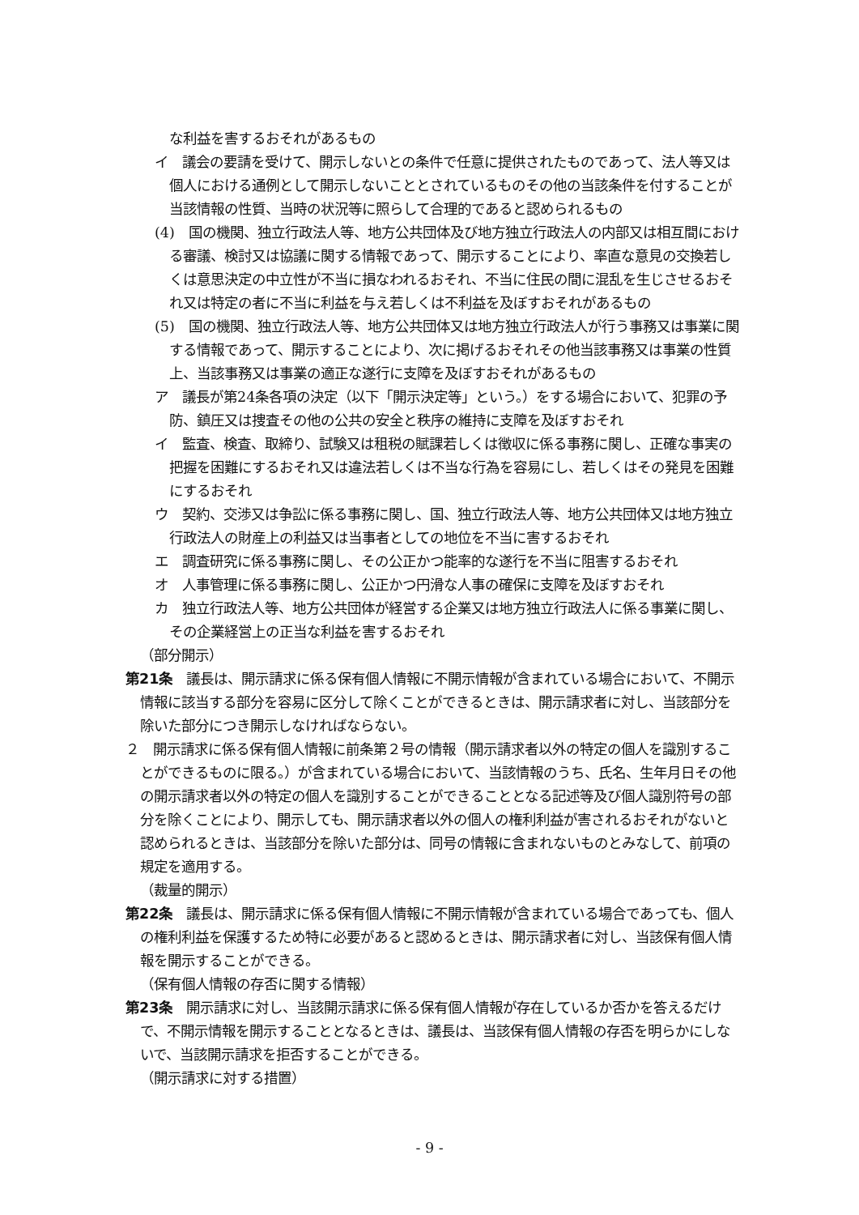な利益を害するおそれがあるもの
イ　議会の要請を受けて、開示しないとの条件で任意に提供されたものであって、法人等又は個人における通例として開示しないこととされているものその他の当該条件を付することが当該情報の性質、当時の状況等に照らして合理的であると認められるもの
(4)　国の機関、独立行政法人等、地方公共団体及び地方独立行政法人の内部又は相互間における審議、検討又は協議に関する情報であって、開示することにより、率直な意見の交換若しくは意思決定の中立性が不当に損なわれるおそれ、不当に住民の間に混乱を生じさせるおそれ又は特定の者に不当に利益を与え若しくは不利益を及ぼすおそれがあるもの
(5)　国の機関、独立行政法人等、地方公共団体又は地方独立行政法人が行う事務又は事業に関する情報であって、開示することにより、次に掲げるおそれその他当該事務又は事業の性質上、当該事務又は事業の適正な遂行に支障を及ぼすおそれがあるもの
ア　議長が第24条各項の決定（以下「開示決定等」という。）をする場合において、犯罪の予防、鎮圧又は捜査その他の公共の安全と秩序の維持に支障を及ぼすおそれ
イ　監査、検査、取締り、試験又は租税の賦課若しくは徴収に係る事務に関し、正確な事実の把握を困難にするおそれ又は違法若しくは不当な行為を容易にし、若しくはその発見を困難にするおそれ
ウ　契約、交渉又は争訟に係る事務に関し、国、独立行政法人等、地方公共団体又は地方独立行政法人の財産上の利益又は当事者としての地位を不当に害するおそれ
エ　調査研究に係る事務に関し、その公正かつ能率的な遂行を不当に阻害するおそれ
オ　人事管理に係る事務に関し、公正かつ円滑な人事の確保に支障を及ぼすおそれ
カ　独立行政法人等、地方公共団体が経営する企業又は地方独立行政法人に係る事業に関し、その企業経営上の正当な利益を害するおそれ
（部分開示）
第21条　議長は、開示請求に係る保有個人情報に不開示情報が含まれている場合において、不開示情報に該当する部分を容易に区分して除くことができるときは、開示請求者に対し、当該部分を除いた部分につき開示しなければならない。
２　開示請求に係る保有個人情報に前条第２号の情報（開示請求者以外の特定の個人を識別することができるものに限る。）が含まれている場合において、当該情報のうち、氏名、生年月日その他の開示請求者以外の特定の個人を識別することができることとなる記述等及び個人識別符号の部分を除くことにより、開示しても、開示請求者以外の個人の権利利益が害されるおそれがないと認められるときは、当該部分を除いた部分は、同号の情報に含まれないものとみなして、前項の規定を適用する。
（裁量的開示）
第22条　議長は、開示請求に係る保有個人情報に不開示情報が含まれている場合であっても、個人の権利利益を保護するため特に必要があると認めるときは、開示請求者に対し、当該保有個人情報を開示することができる。
（保有個人情報の存否に関する情報）
第23条　開示請求に対し、当該開示請求に係る保有個人情報が存在しているか否かを答えるだけで、不開示情報を開示することとなるときは、議長は、当該保有個人情報の存否を明らかにしないで、当該開示請求を拒否することができる。
（開示請求に対する措置）
- 9 -